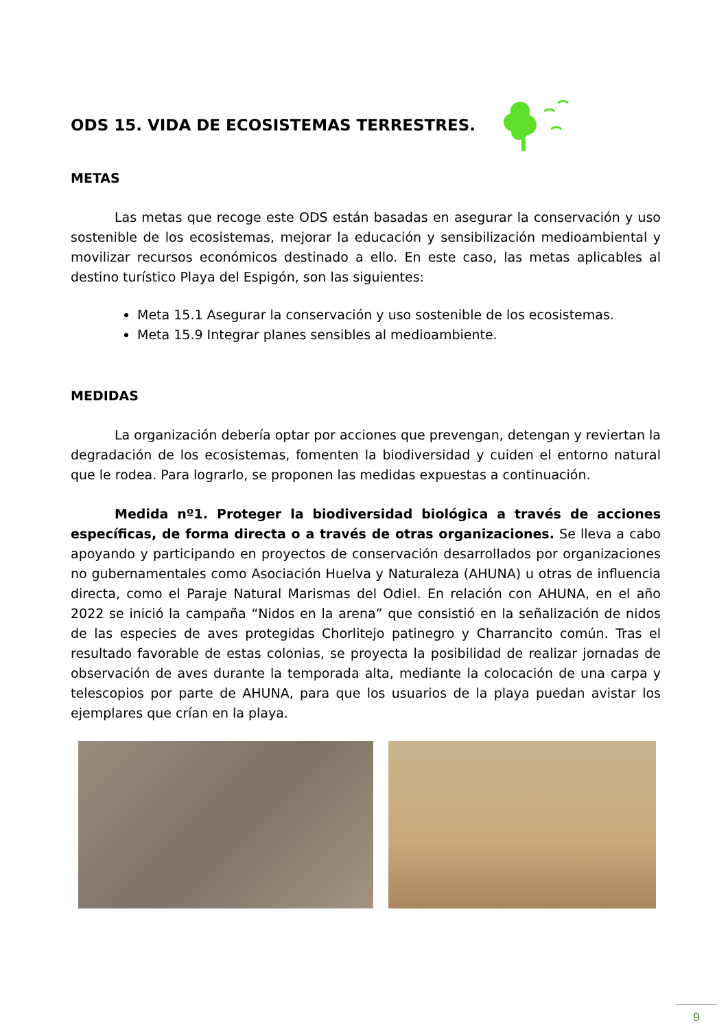ODS 15. VIDA DE ECOSISTEMAS TERRESTRES.
METAS
Las metas que recoge este ODS están basadas en asegurar la conservación y uso sostenible de los ecosistemas, mejorar la educación y sensibilización medioambiental y movilizar recursos económicos destinado a ello. En este caso, las metas aplicables al destino turístico Playa del Espigón, son las siguientes:
Meta 15.1 Asegurar la conservación y uso sostenible de los ecosistemas.
Meta 15.9 Integrar planes sensibles al medioambiente.
MEDIDAS
La organización debería optar por acciones que prevengan, detengan y reviertan la degradación de los ecosistemas, fomenten la biodiversidad y cuiden el entorno natural que le rodea. Para lograrlo, se proponen las medidas expuestas a continuación.
Medida nº1. Proteger la biodiversidad biológica a través de acciones específicas, de forma directa o a través de otras organizaciones. Se lleva a cabo apoyando y participando en proyectos de conservación desarrollados por organizaciones no gubernamentales como Asociación Huelva y Naturaleza (AHUNA) u otras de influencia directa, como el Paraje Natural Marismas del Odiel. En relación con AHUNA, en el año 2022 se inició la campaña “Nidos en la arena” que consistió en la señalización de nidos de las especies de aves protegidas Chorlitejo patinegro y Charrancito común. Tras el resultado favorable de estas colonias, se proyecta la posibilidad de realizar jornadas de observación de aves durante la temporada alta, mediante la colocación de una carpa y telescopios por parte de AHUNA, para que los usuarios de la playa puedan avistar los ejemplares que crían en la playa.
9